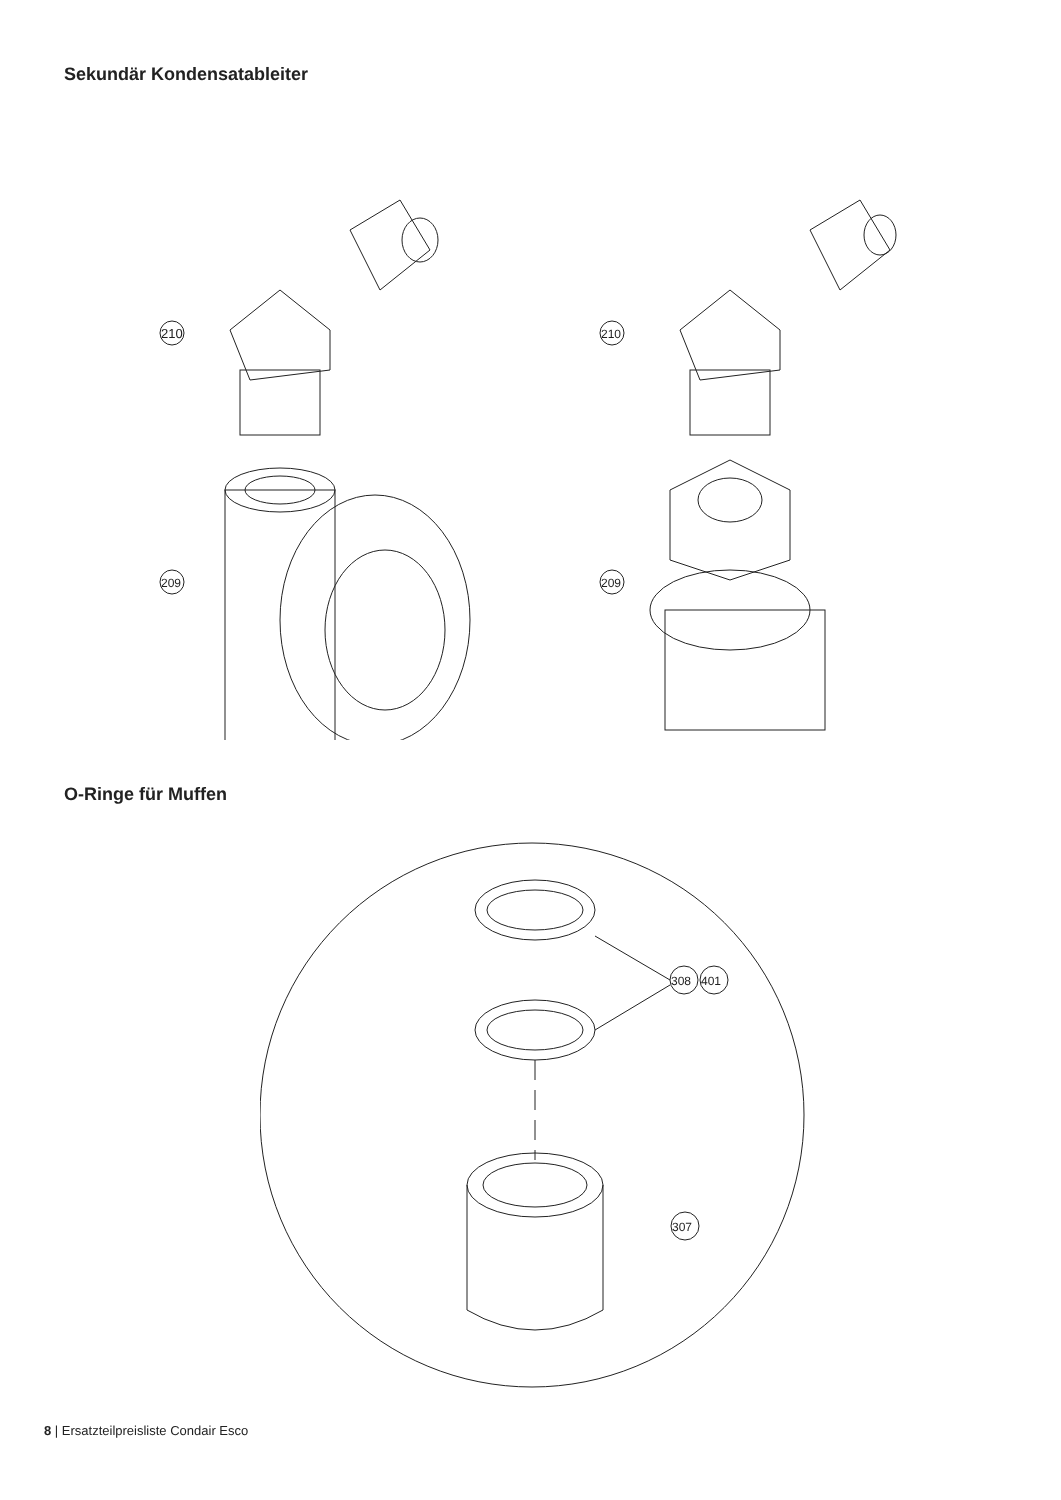Sekundär Kondensatableiter
210
209
210
209
O-Ringe für Muffen
307
308
401
8 | Ersatzteilpreisliste Condair Esco